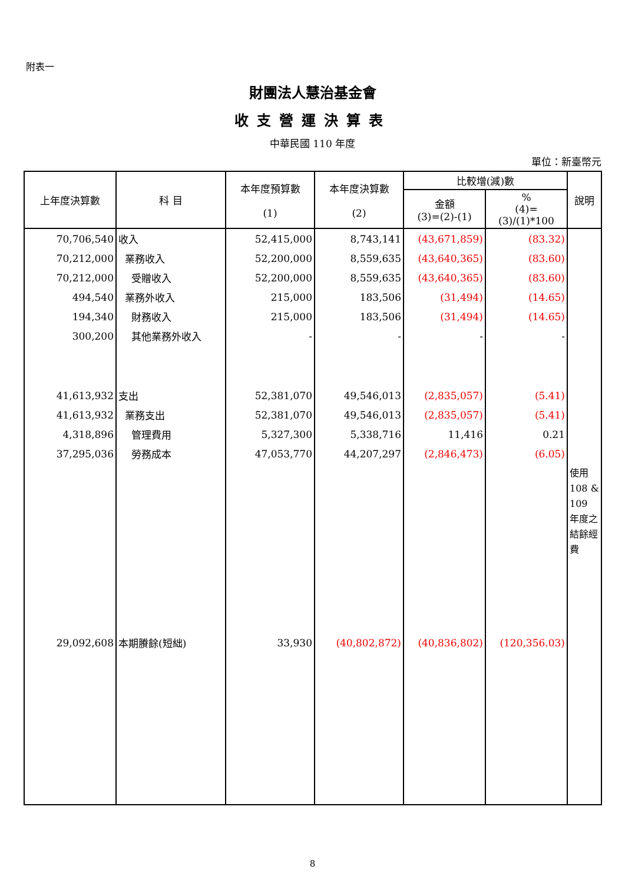附表一
財團法人慧治基金會
收支營運決算表
中華民國 110 年度
單位：新臺幣元
| 上年度決算數 | 科 目 | 本年度預算數 (1) | 本年度決算數 (2) | 比較增(減)數 | | 說明 |
| --- | --- | --- | --- | --- | --- | --- |
| | | | | 金額 (3)=(2)-(1) | % (4)=(3)/(1)*100 | |
| 70,706,540 | 收入 | 52,415,000 | 8,743,141 | (43,671,859) | (83.32) | |
| 70,212,000 | 業務收入 | 52,200,000 | 8,559,635 | (43,640,365) | (83.60) | |
| 70,212,000 | 受贈收入 | 52,200,000 | 8,559,635 | (43,640,365) | (83.60) | |
| 494,540 | 業務外收入 | 215,000 | 183,506 | (31,494) | (14.65) | |
| 194,340 | 財務收入 | 215,000 | 183,506 | (31,494) | (14.65) | |
| 300,200 | 其他業務外收入 | - | - | - | - | |
| 41,613,932 | 支出 | 52,381,070 | 49,546,013 | (2,835,057) | (5.41) | |
| 41,613,932 | 業務支出 | 52,381,070 | 49,546,013 | (2,835,057) | (5.41) | |
| 4,318,896 | 管理費用 | 5,327,300 | 5,338,716 | 11,416 | 0.21 | |
| 37,295,036 | 勞務成本 | 47,053,770 | 44,207,297 | (2,846,473) | (6.05) | |
| | | | | | | 使用 108 & 109 年度之結餘經費 |
| 29,092,608 | 本期賸餘(短絀) | 33,930 | (40,802,872) | (40,836,802) | (120,356.03) | |
8